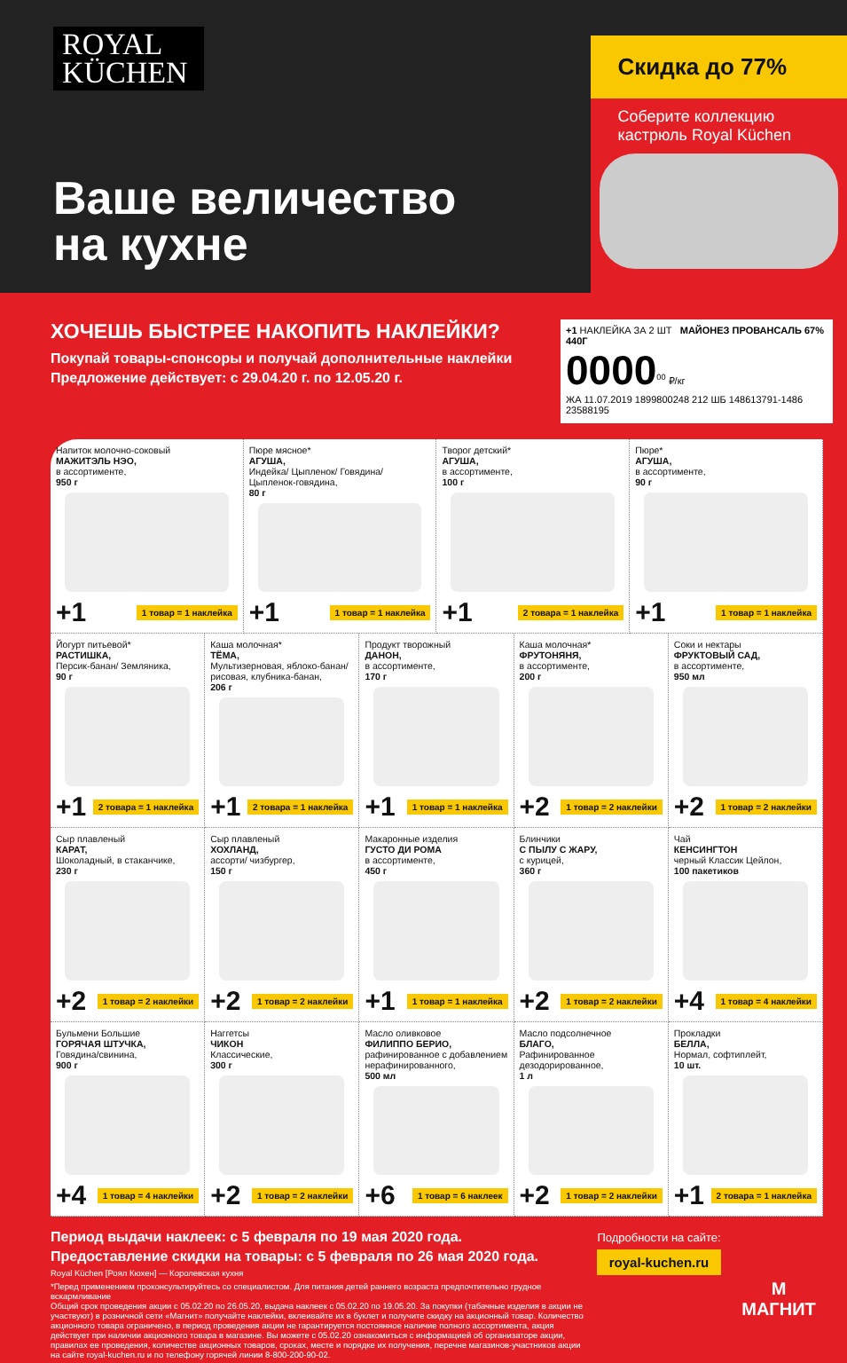ROYAL
KÜCHEN
Ваше величество
на кухне
Скидка до 77%
Соберите коллекцию кастрюль Royal Küchen
ХОЧЕШЬ БЫСТРЕЕ НАКОПИТЬ НАКЛЕЙКИ?
Покупай товары-спонсоры и получай дополнительные наклейки
Предложение действует: с 29.04.20 г. по 12.05.20 г.
+1 НАКЛЕЙКА ЗА 2 ШТ МАЙОНЕЗ ПРОВАНСАЛЬ 67% 440Г
0000<sup>00</sup> ₽/кг
ЖА 11.07.2019 1899800248 212 ШБ 148613791-1486 23588195
Напиток молочно-соковый
МАЖИТЭЛЬ НЭО,
в ассортименте,
950 г
+1 1 товар = 1 наклейка
Пюре мясное*
АГУША,
Индейка/ Цыпленок/ Говядина/ Цыпленок-говядина,
80 г
+1 1 товар = 1 наклейка
Творог детский*
АГУША,
в ассортименте,
100 г
+1 2 товара = 1 наклейка
Пюре*
АГУША,
в ассортименте,
90 г
+1 1 товар = 1 наклейка
Йогурт питьевой*
РАСТИШКА,
Персик-банан/ Земляника,
90 г
+1 2 товара = 1 наклейка
Каша молочная*
ТЁМА,
Мультизерновая, яблоко-банан/ рисовая, клубника-банан,
206 г
+1 2 товара = 1 наклейка
Продукт творожный
ДАНОН,
в ассортименте,
170 г
+1 1 товар = 1 наклейка
Каша молочная*
ФРУТОНЯНЯ,
в ассортименте,
200 г
+2 1 товар = 2 наклейки
Соки и нектары
ФРУКТОВЫЙ САД,
в ассортименте,
950 мл
+2 1 товар = 2 наклейки
Сыр плавленый
КАРАТ,
Шоколадный, в стаканчике,
230 г
+2 1 товар = 2 наклейки
Сыр плавленый
ХОХЛАНД,
ассорти/ чизбургер,
150 г
+2 1 товар = 2 наклейки
Макаронные изделия
ГУСТО ДИ РОМА
в ассортименте,
450 г
+1 1 товар = 1 наклейка
Блинчики
С ПЫЛУ С ЖАРУ,
с курицей,
360 г
+2 1 товар = 2 наклейки
Чай
КЕНСИНГТОН
черный Классик Цейлон,
100 пакетиков
+4 1 товар = 4 наклейки
Бульмени Большие
ГОРЯЧАЯ ШТУЧКА,
Говядина/свинина,
900 г
+4 1 товар = 4 наклейки
Наггетсы
ЧИКОН
Классические,
300 г
+2 1 товар = 2 наклейки
Масло оливковое
ФИЛИППО БЕРИО,
рафинированное с добавлением нерафинированного,
500 мл
+6 1 товар = 6 наклеек
Масло подсолнечное
БЛАГО,
Рафинированное дезодорированное,
1 л
+2 1 товар = 2 наклейки
Прокладки
БЕЛЛА,
Нормал, софтиплейт,
10 шт.
+1 2 товара = 1 наклейка
Период выдачи наклеек: с 5 февраля по 19 мая 2020 года.
Предоставление скидки на товары: с 5 февраля по 26 мая 2020 года.
Royal Küchen [Роял Кюхен] — Королевская кухня
*Перед применением проконсультируйтесь со специалистом. Для питания детей раннего возраста предпочтительно грудное вскармливание
Общий срок проведения акции с 05.02.20 по 26.05.20, выдача наклеек с 05.02.20 по 19.05.20. За покупки (табачные изделия в акции не участвуют) в розничной сети «Магнит» получайте наклейки, вклеивайте их в буклет и получите скидку на акционный товар. Количество акционного товара ограничено, в период проведения акции не гарантируется постоянное наличие полного ассортимента, акция действует при наличии акционного товара в магазине. Вы можете с 05.02.20 ознакомиться с информацией об организаторе акции, правилах ее проведения, количестве акционных товаров, сроках, месте и порядке их получения, перечне магазинов-участников акции на сайте royal-kuchen.ru и по телефону горячей линии 8-800-200-90-02.
Подробности на сайте:
royal-kuchen.ru
М
МАГНИТ